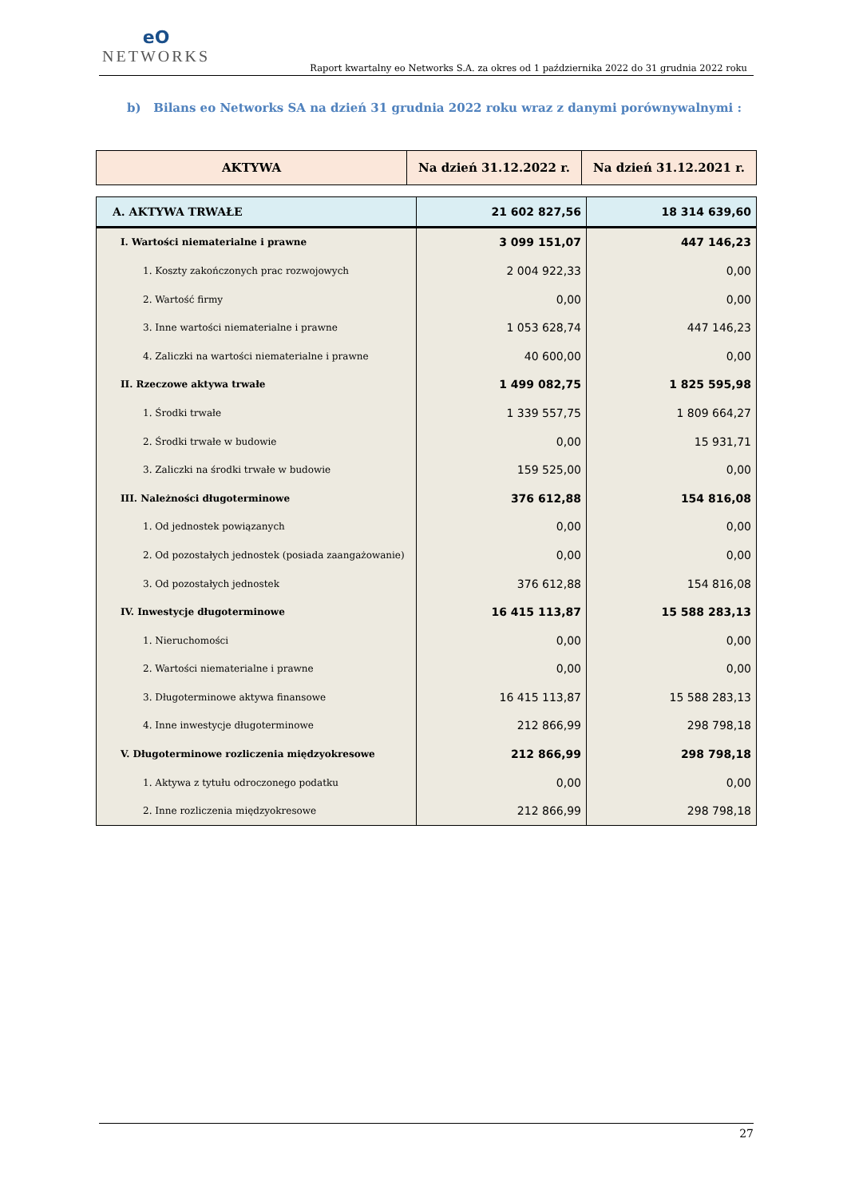eO
NETWORKS
Raport kwartalny eo Networks S.A. za okres od 1 października 2022 do 31 grudnia 2022 roku
b) Bilans eo Networks SA na dzień 31 grudnia 2022 roku wraz z danymi porównywalnymi :
| AKTYWA | Na dzień 31.12.2022 r. | Na dzień 31.12.2021 r. |
| --- | --- | --- |
| A. AKTYWA TRWAŁE | 21 602 827,56 | 18 314 639,60 |
| I. Wartości niematerialne i prawne | 3 099 151,07 | 447 146,23 |
| 1. Koszty zakończonych prac rozwojowych | 2 004 922,33 | 0,00 |
| 2. Wartość firmy | 0,00 | 0,00 |
| 3. Inne wartości niematerialne i prawne | 1 053 628,74 | 447 146,23 |
| 4. Zaliczki na wartości niematerialne i prawne | 40 600,00 | 0,00 |
| II. Rzeczowe aktywa trwałe | 1 499 082,75 | 1 825 595,98 |
| 1. Środki trwałe | 1 339 557,75 | 1 809 664,27 |
| 2. Środki trwałe w budowie | 0,00 | 15 931,71 |
| 3. Zaliczki na środki trwałe w budowie | 159 525,00 | 0,00 |
| III. Należności długoterminowe | 376 612,88 | 154 816,08 |
| 1. Od jednostek powiązanych | 0,00 | 0,00 |
| 2. Od pozostałych jednostek (posiada zaangażowanie) | 0,00 | 0,00 |
| 3. Od pozostałych jednostek | 376 612,88 | 154 816,08 |
| IV. Inwestycje długoterminowe | 16 415 113,87 | 15 588 283,13 |
| 1. Nieruchomości | 0,00 | 0,00 |
| 2. Wartości niematerialne i prawne | 0,00 | 0,00 |
| 3. Długoterminowe aktywa finansowe | 16 415 113,87 | 15 588 283,13 |
| 4. Inne inwestycje długoterminowe | 212 866,99 | 298 798,18 |
| V. Długoterminowe rozliczenia międzyokresowe | 212 866,99 | 298 798,18 |
| 1. Aktywa z tytułu odroczonego podatku | 0,00 | 0,00 |
| 2. Inne rozliczenia międzyokresowe | 212 866,99 | 298 798,18 |
27